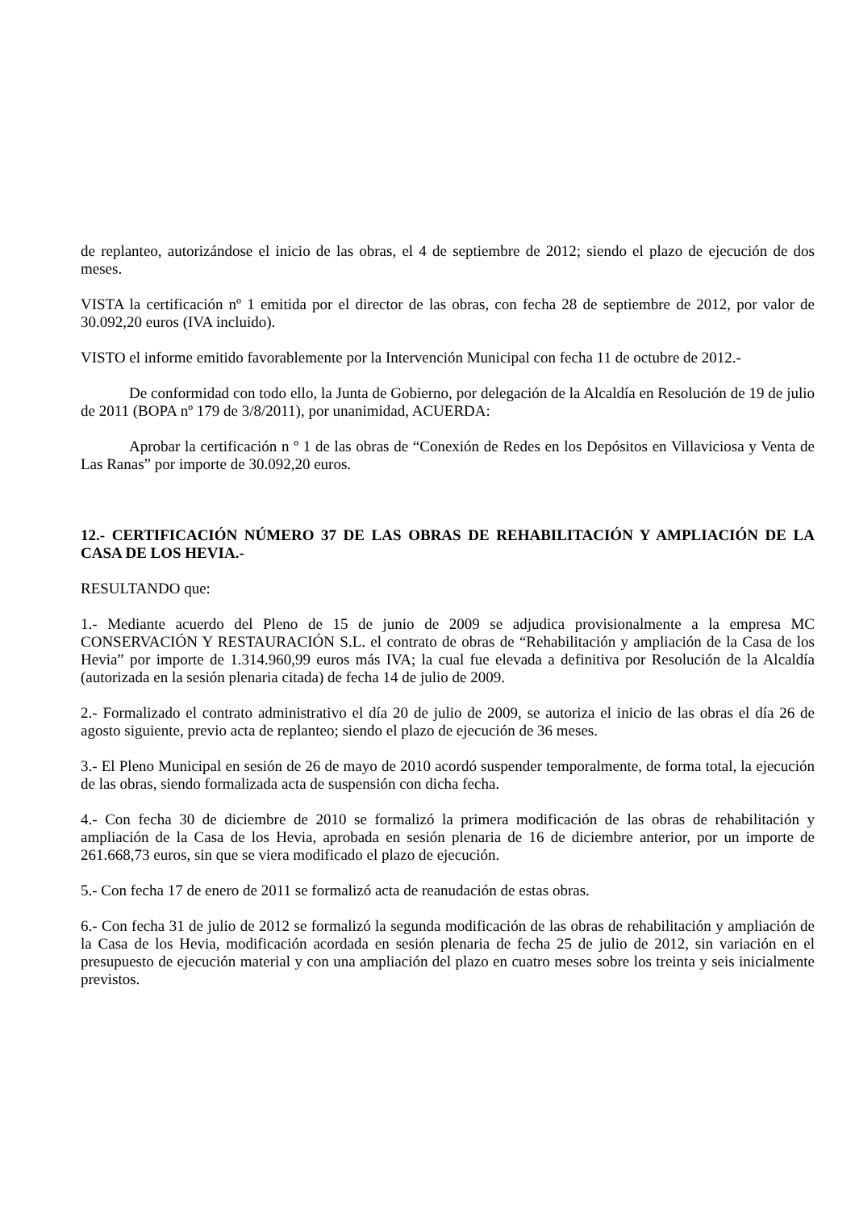de replanteo, autorizándose el inicio de las obras, el 4 de septiembre de 2012; siendo el plazo de ejecución de dos meses.
VISTA la certificación nº 1 emitida por el director de las obras, con fecha 28 de septiembre de 2012, por valor de 30.092,20 euros (IVA incluido).
VISTO el informe emitido favorablemente por la Intervención Municipal con fecha 11 de octubre de 2012.-
De conformidad con todo ello, la Junta de Gobierno, por delegación de la Alcaldía en Resolución de 19 de julio de 2011 (BOPA nº 179 de 3/8/2011), por unanimidad, ACUERDA:
Aprobar la certificación n º 1 de las obras de “Conexión de Redes en los Depósitos en Villaviciosa y Venta de Las Ranas” por importe de 30.092,20 euros.
12.- CERTIFICACIÓN NÚMERO 37 DE LAS OBRAS DE REHABILITACIÓN Y AMPLIACIÓN DE LA CASA DE LOS HEVIA.-
RESULTANDO que:
1.- Mediante acuerdo del Pleno de 15 de junio de 2009 se adjudica provisionalmente a la empresa MC CONSERVACIÓN Y RESTAURACIÓN S.L. el contrato de obras de “Rehabilitación y ampliación de la Casa de los Hevia” por importe de 1.314.960,99 euros más IVA; la cual fue elevada a definitiva por Resolución de la Alcaldía (autorizada en la sesión plenaria citada) de fecha 14 de julio de 2009.
2.- Formalizado el contrato administrativo el día 20 de julio de 2009, se autoriza el inicio de las obras el día 26 de agosto siguiente, previo acta de replanteo; siendo el plazo de ejecución de 36 meses.
3.- El Pleno Municipal en sesión de 26 de mayo de 2010 acordó suspender temporalmente, de forma total, la ejecución de las obras, siendo formalizada acta de suspensión con dicha fecha.
4.- Con fecha 30 de diciembre de 2010 se formalizó la primera modificación de las obras de rehabilitación y ampliación de la Casa de los Hevia, aprobada en sesión plenaria de 16 de diciembre anterior, por un importe de 261.668,73 euros, sin que se viera modificado el plazo de ejecución.
5.- Con fecha 17 de enero de 2011 se formalizó acta de reanudación de estas obras.
6.- Con fecha 31 de julio de 2012 se formalizó la segunda modificación de las obras de rehabilitación y ampliación de la Casa de los Hevia, modificación acordada en sesión plenaria de fecha 25 de julio de 2012, sin variación en el presupuesto de ejecución material y con una ampliación del plazo en cuatro meses sobre los treinta y seis inicialmente previstos.